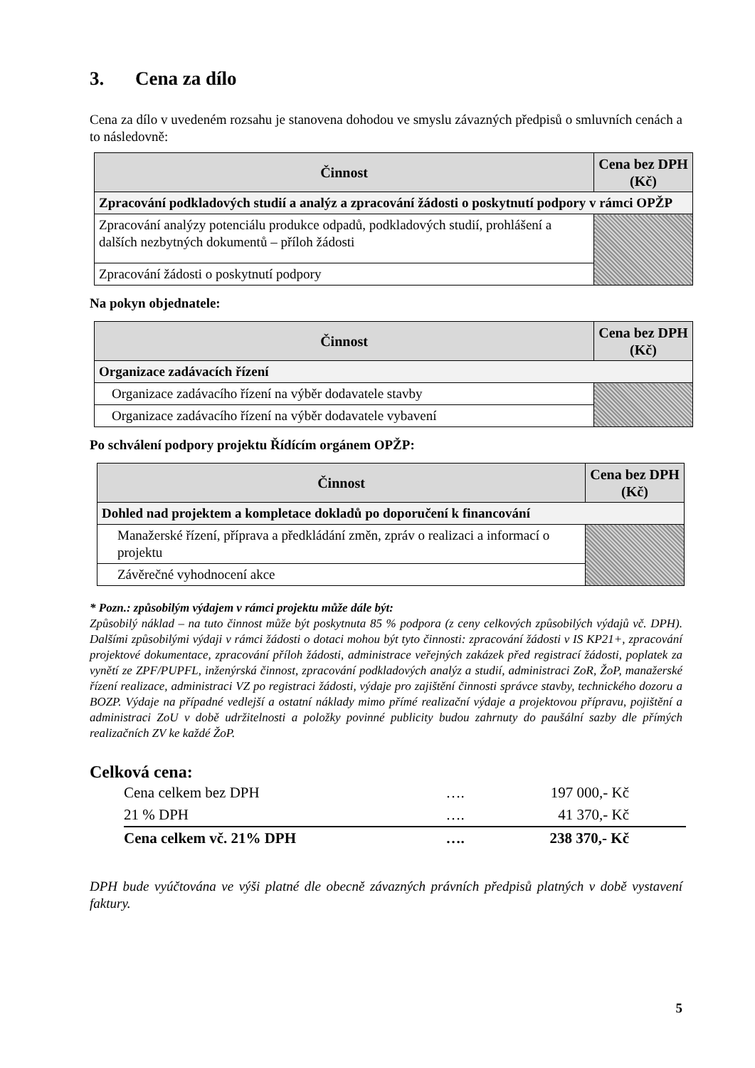3. Cena za dílo
Cena za dílo v uvedeném rozsahu je stanovena dohodou ve smyslu závazných předpisů o smluvních cenách a to následovně:
| Činnost | Cena bez DPH (Kč) |
| --- | --- |
| Zpracování podkladových studií a analýz a zpracování žádosti o poskytnutí podpory v rámci OPŽP | |
| Zpracování analýzy potenciálu produkce odpadů, podkladových studií, prohlášení a dalších nezbytných dokumentů – příloh žádosti | |
| Zpracování žádosti o poskytnutí podpory | |
Na pokyn objednatele:
| Činnost | Cena bez DPH (Kč) |
| --- | --- |
| Organizace zadávacích řízení | |
| Organizace zadávacího řízení na výběr dodavatele stavby | |
| Organizace zadávacího řízení na výběr dodavatele vybavení | |
Po schválení podpory projektu Řídícím orgánem OPŽP:
| Činnost | Cena bez DPH (Kč) |
| --- | --- |
| Dohled nad projektem a kompletace dokladů po doporučení k financování | |
| Manažerské řízení, příprava a předkládání změn, zpráv o realizaci a informací o projektu | |
| Závěrečné vyhodnocení akce | |
* Pozn.: způsobilým výdajem v rámci projektu může dále být:
Způsobilý náklad – na tuto činnost může být poskytnuta 85 % podpora (z ceny celkových způsobilých výdajů vč. DPH). Dalšími způsobilými výdaji v rámci žádosti o dotaci mohou být tyto činnosti: zpracování žádosti v IS KP21+, zpracování projektové dokumentace, zpracování příloh žádosti, administrace veřejných zakázek před registrací žádosti, poplatek za vynětí ze ZPF/PUPFL, inženýrská činnost, zpracování podkladových analýz a studií, administraci ZoR, ŽoP, manažerské řízení realizace, administraci VZ po registraci žádosti, výdaje pro zajištění činnosti správce stavby, technického dozoru a BOZP. Výdaje na případné vedlejší a ostatní náklady mimo přímé realizační výdaje a projektovou přípravu, pojištění a administraci ZoU v době udržitelnosti a položky povinné publicity budou zahrnuty do paušální sazby dle přímých realizačních ZV ke každé ŽoP.
Celková cena:
| Cena celkem bez DPH | …. | 197 000,- Kč | |
| 21 % DPH | …. | 41 370,- Kč | |
| Cena celkem vč. 21% DPH | …. | 238 370,- Kč | |
DPH bude vyúčtována ve výši platné dle obecně závazných právních předpisů platných v době vystavení faktury.
5